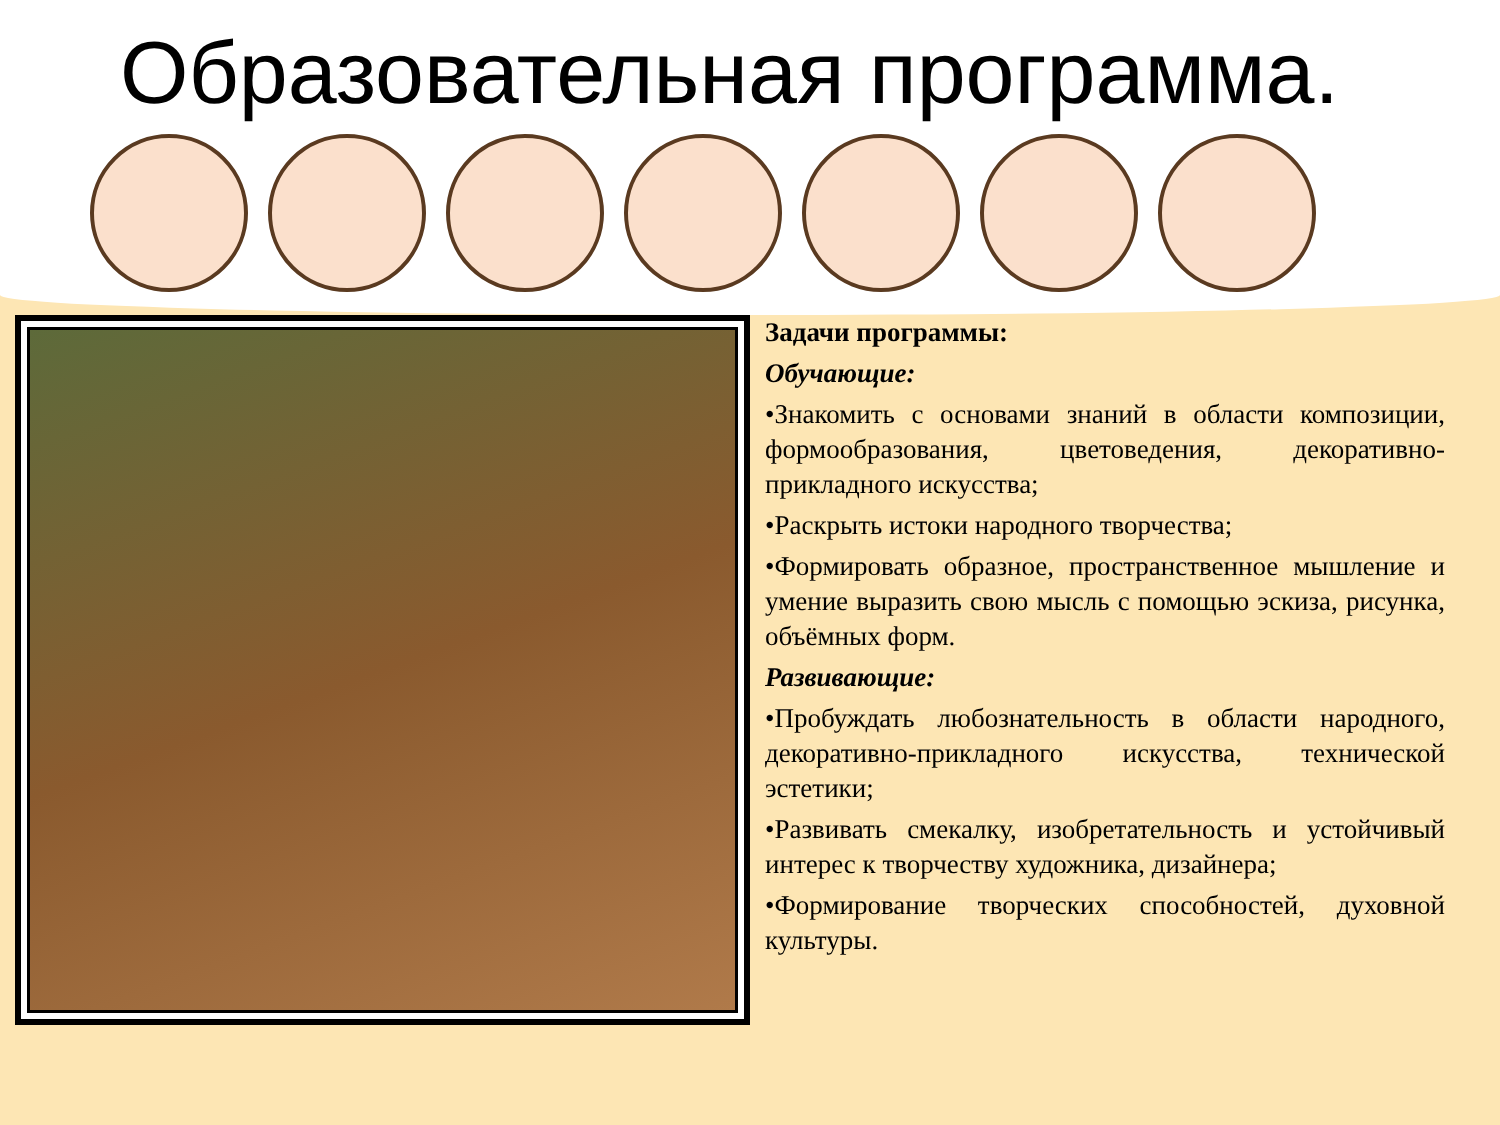Образовательная программа.
Задачи программы:
Обучающие:
•Знакомить с основами знаний в области композиции, формообразования, цветоведения, декоративно-прикладного искусства;
•Раскрыть истоки народного творчества;
•Формировать образное, пространственное мышление и умение выразить свою мысль с помощью эскиза, рисунка, объёмных форм.
Развивающие:
•Пробуждать любознательность в области народного, декоративно-прикладного искусства, технической эстетики;
•Развивать смекалку, изобретательность и устойчивый интерес к творчеству художника, дизайнера;
•Формирование творческих способностей, духовной культуры.